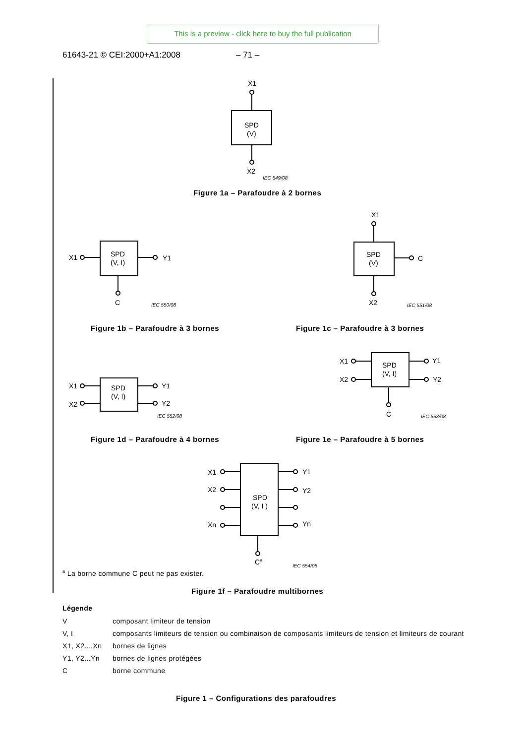This is a preview - click here to buy the full publication
61643-21 © CEI:2000+A1:2008 – 71 –
X1
SPD
(V)
X2
IEC 549/08
X1
Y1
SPD
(V, I)
C
IEC 550/08
X1
SPD
(V)
C
X2
IEC 551/08
X1
X2
Y1
Y2
SPD
(V, I)
IEC 552/08
X1
X2
Y1
Y2
SPD
(V, I)
C
IEC 553/08
X1
X2
Xn
Y1
Y2
Yn
SPD
(V, I )
Ca
IEC 554/08
Figure 1a – Parafoudre à 2 bornes
Figure 1b – Parafoudre à 3 bornes
Figure 1c – Parafoudre à 3 bornes
Figure 1d – Parafoudre à 4 bornes
Figure 1e – Parafoudre à 5 bornes
<sup>a</sup> La borne commune C peut ne pas exister.
Figure 1f – Parafoudre multibornes
Légende
| V | composant limiteur de tension |
| V, I | composants limiteurs de tension ou combinaison de composants limiteurs de tension et limiteurs de courant |
| X1, X2....Xn | bornes de lignes |
| Y1, Y2...Yn | bornes de lignes protégées |
| C | borne commune |
Figure 1 – Configurations des parafoudres